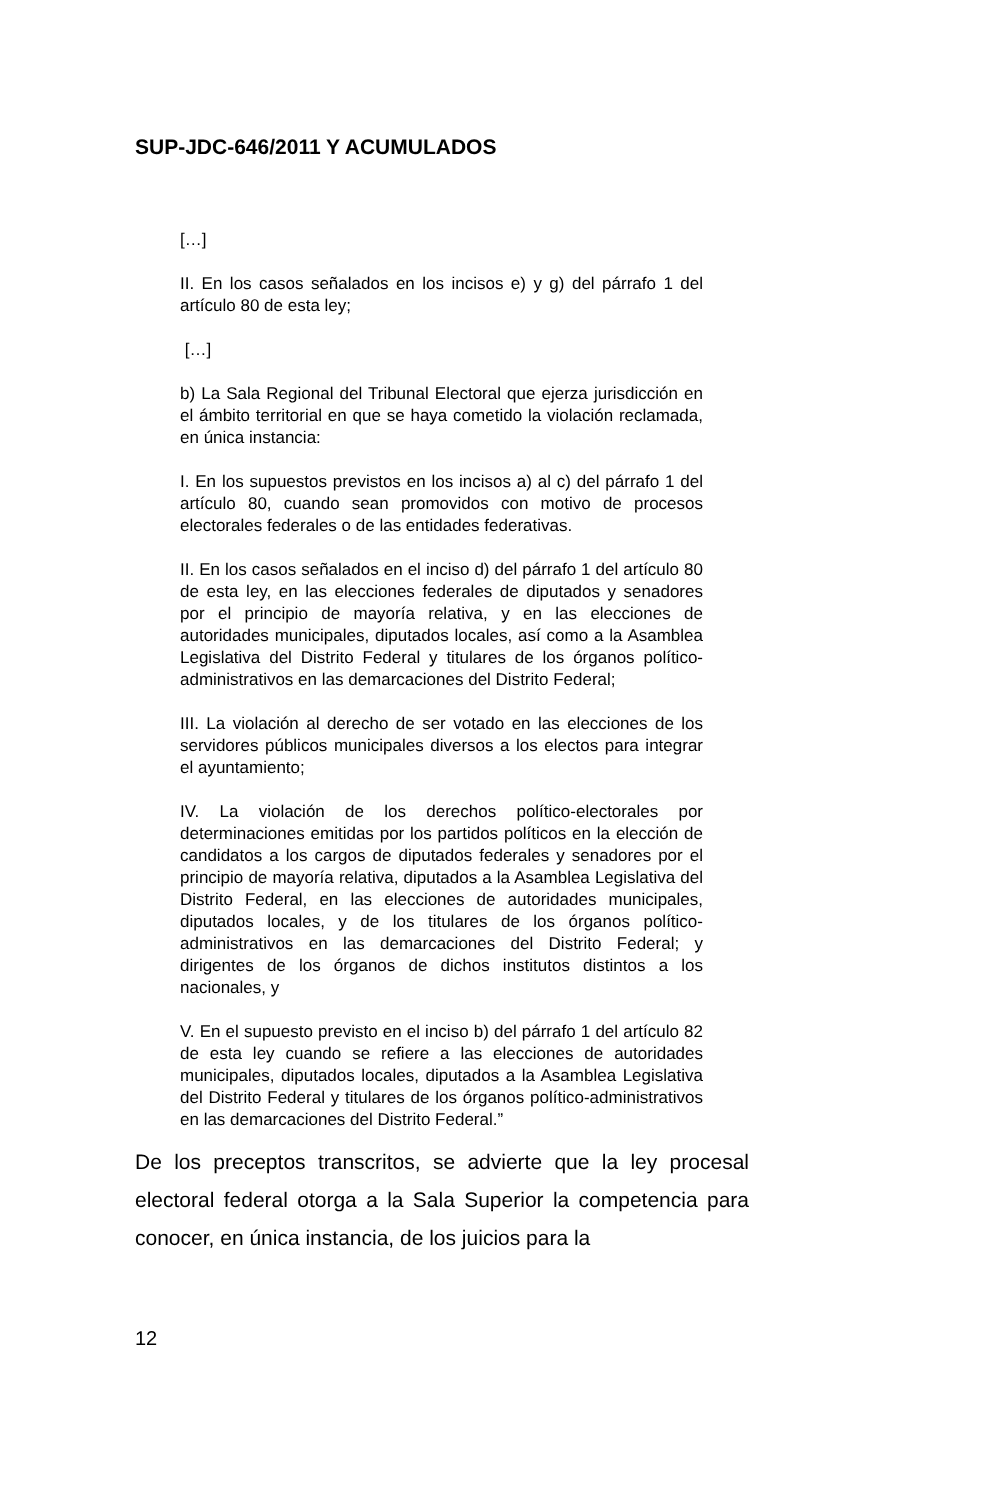SUP-JDC-646/2011 Y ACUMULADOS
[…]
II. En los casos señalados en los incisos e) y g) del párrafo 1 del artículo 80 de esta ley;
[…]
b) La Sala Regional del Tribunal Electoral que ejerza jurisdicción en el ámbito territorial en que se haya cometido la violación reclamada, en única instancia:
I. En los supuestos previstos en los incisos a) al c) del párrafo 1 del artículo 80, cuando sean promovidos con motivo de procesos electorales federales o de las entidades federativas.
II. En los casos señalados en el inciso d) del párrafo 1 del artículo 80 de esta ley, en las elecciones federales de diputados y senadores por el principio de mayoría relativa, y en las elecciones de autoridades municipales, diputados locales, así como a la Asamblea Legislativa del Distrito Federal y titulares de los órganos político-administrativos en las demarcaciones del Distrito Federal;
III. La violación al derecho de ser votado en las elecciones de los servidores públicos municipales diversos a los electos para integrar el ayuntamiento;
IV. La violación de los derechos político-electorales por determinaciones emitidas por los partidos políticos en la elección de candidatos a los cargos de diputados federales y senadores por el principio de mayoría relativa, diputados a la Asamblea Legislativa del Distrito Federal, en las elecciones de autoridades municipales, diputados locales, y de los titulares de los órganos político-administrativos en las demarcaciones del Distrito Federal; y dirigentes de los órganos de dichos institutos distintos a los nacionales, y
V. En el supuesto previsto en el inciso b) del párrafo 1 del artículo 82 de esta ley cuando se refiere a las elecciones de autoridades municipales, diputados locales, diputados a la Asamblea Legislativa del Distrito Federal y titulares de los órganos político-administrativos en las demarcaciones del Distrito Federal.”
De los preceptos transcritos, se advierte que la ley procesal electoral federal otorga a la Sala Superior la competencia para conocer, en única instancia, de los juicios para la
12